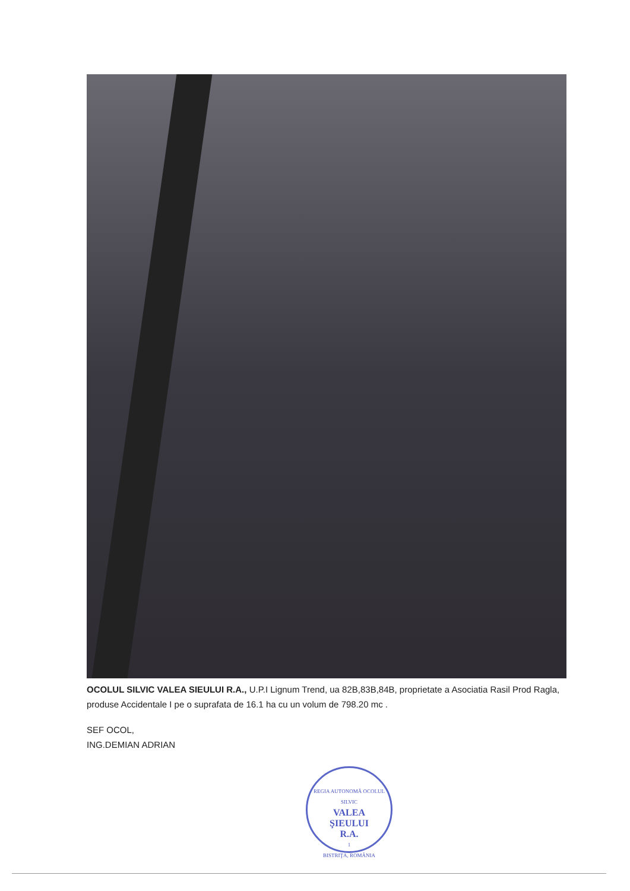OCOLUL SILVIC VALEA SIEULUI R.A., U.P.I Lignum Trend, ua 82B,83B,84B, proprietate a Asociatia Rasil Prod Ragla, produse Accidentale I pe o suprafata de 16.1 ha cu un volum de 798.20 mc .
SEF OCOL,
ING.DEMIAN ADRIAN
REGIA AUTONOMĂ OCOLUL SILVIC
VALEA
ŞIEULUI
R.A.
1
BISTRIŢA, ROMÂNIA